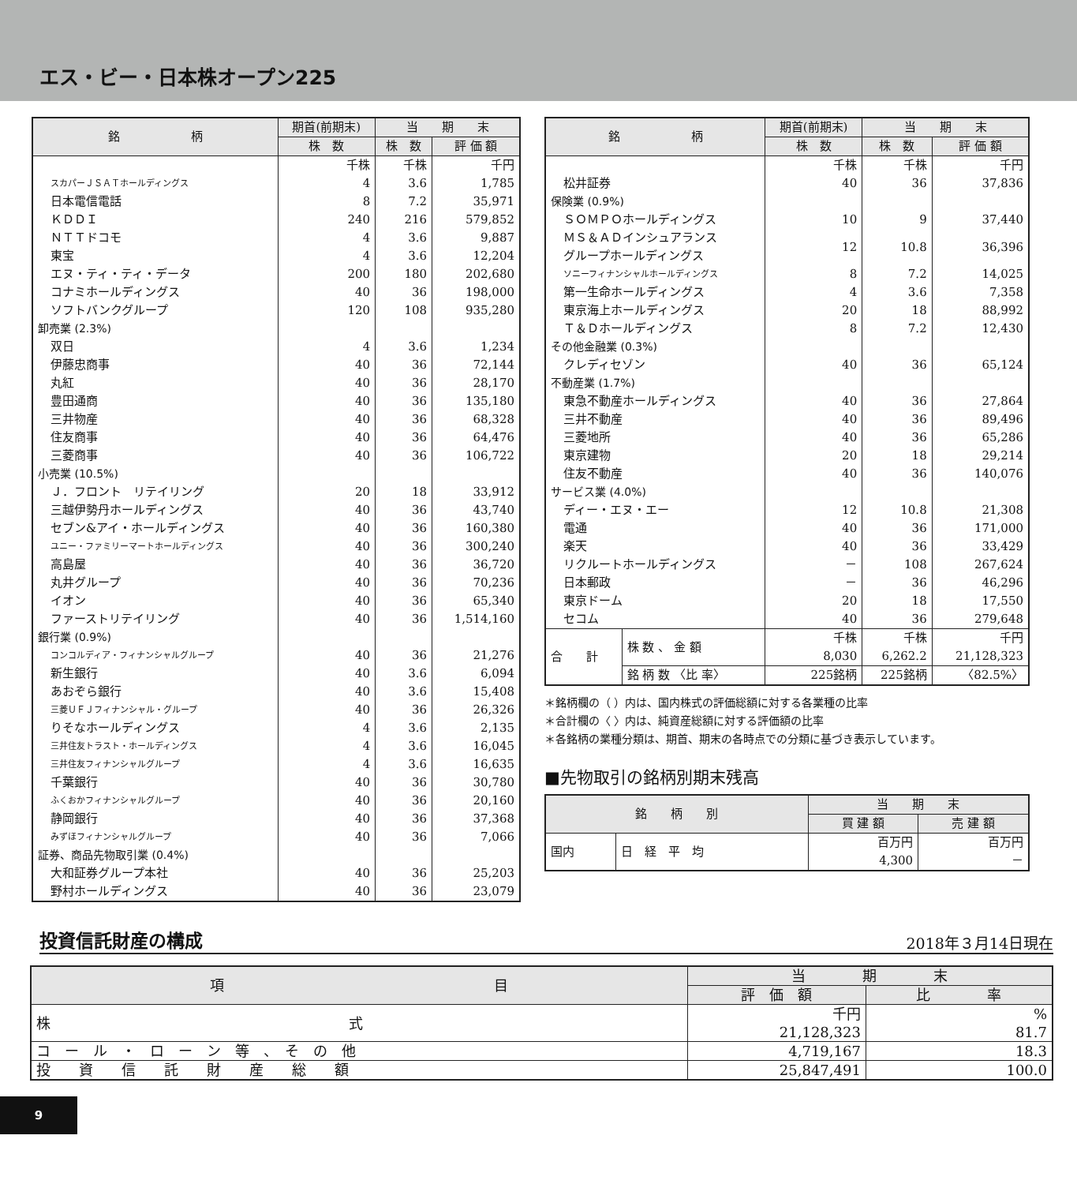エス・ビー・日本株オープン225
| 銘 柄 | 期首(前期末) | 当 期 末 | |
| --- | --- | --- | --- |
| | 株 数 | 株 数 | 評 価 額 |
| | 千株 | 千株 | 千円 |
| スカパーＪＳＡＴホールディングス | 4 | 3.6 | 1,785 |
| 日本電信電話 | 8 | 7.2 | 35,971 |
| ＫＤＤＩ | 240 | 216 | 579,852 |
| ＮＴＴドコモ | 4 | 3.6 | 9,887 |
| 東宝 | 4 | 3.6 | 12,204 |
| エヌ・ティ・ティ・データ | 200 | 180 | 202,680 |
| コナミホールディングス | 40 | 36 | 198,000 |
| ソフトバンクグループ | 120 | 108 | 935,280 |
| 卸売業 (2.3%) | | | |
| 双日 | 4 | 3.6 | 1,234 |
| 伊藤忠商事 | 40 | 36 | 72,144 |
| 丸紅 | 40 | 36 | 28,170 |
| 豊田通商 | 40 | 36 | 135,180 |
| 三井物産 | 40 | 36 | 68,328 |
| 住友商事 | 40 | 36 | 64,476 |
| 三菱商事 | 40 | 36 | 106,722 |
| 小売業 (10.5%) | | | |
| Ｊ．フロント リテイリング | 20 | 18 | 33,912 |
| 三越伊勢丹ホールディングス | 40 | 36 | 43,740 |
| セブン&アイ・ホールディングス | 40 | 36 | 160,380 |
| ユニー・ファミリーマートホールディングス | 40 | 36 | 300,240 |
| 高島屋 | 40 | 36 | 36,720 |
| 丸井グループ | 40 | 36 | 70,236 |
| イオン | 40 | 36 | 65,340 |
| ファーストリテイリング | 40 | 36 | 1,514,160 |
| 銀行業 (0.9%) | | | |
| コンコルディア・フィナンシャルグループ | 40 | 36 | 21,276 |
| 新生銀行 | 40 | 3.6 | 6,094 |
| あおぞら銀行 | 40 | 3.6 | 15,408 |
| 三菱ＵＦＪフィナンシャル・グループ | 40 | 36 | 26,326 |
| りそなホールディングス | 4 | 3.6 | 2,135 |
| 三井住友トラスト・ホールディングス | 4 | 3.6 | 16,045 |
| 三井住友フィナンシャルグループ | 4 | 3.6 | 16,635 |
| 千葉銀行 | 40 | 36 | 30,780 |
| ふくおかフィナンシャルグループ | 40 | 36 | 20,160 |
| 静岡銀行 | 40 | 36 | 37,368 |
| みずほフィナンシャルグループ | 40 | 36 | 7,066 |
| 証券、商品先物取引業 (0.4%) | | | |
| 大和証券グループ本社 | 40 | 36 | 25,203 |
| 野村ホールディングス | 40 | 36 | 23,079 |
| 銘 柄 | | 期首(前期末) | 当 期 末 | |
| --- | --- | --- | --- | --- |
| | | 株 数 | 株 数 | 評 価 額 |
| | | 千株 | 千株 | 千円 |
| 松井証券 | | 40 | 36 | 37,836 |
| 保険業 (0.9%) | | | | |
| ＳＯＭＰＯホールディングス | | 10 | 9 | 37,440 |
| ＭＳ＆ＡＤインシュアランス グループホールディングス | | 12 | 10.8 | 36,396 |
| ソニーフィナンシャルホールディングス | | 8 | 7.2 | 14,025 |
| 第一生命ホールディングス | | 4 | 3.6 | 7,358 |
| 東京海上ホールディングス | | 20 | 18 | 88,992 |
| Ｔ＆Ｄホールディングス | | 8 | 7.2 | 12,430 |
| その他金融業 (0.3%) | | | | |
| クレディセゾン | | 40 | 36 | 65,124 |
| 不動産業 (1.7%) | | | | |
| 東急不動産ホールディングス | | 40 | 36 | 27,864 |
| 三井不動産 | | 40 | 36 | 89,496 |
| 三菱地所 | | 40 | 36 | 65,286 |
| 東京建物 | | 20 | 18 | 29,214 |
| 住友不動産 | | 40 | 36 | 140,076 |
| サービス業 (4.0%) | | | | |
| ディー・エヌ・エー | | 12 | 10.8 | 21,308 |
| 電通 | | 40 | 36 | 171,000 |
| 楽天 | | 40 | 36 | 33,429 |
| リクルートホールディングス | | － | 108 | 267,624 |
| 日本郵政 | | － | 36 | 46,296 |
| 東京ドーム | | 20 | 18 | 17,550 |
| セコム | | 40 | 36 | 279,648 |
| 合 計 | 株 数 、 金 額 | 千株 8,030 | 千株 6,262.2 | 千円 21,128,323 |
| | 銘 柄 数 〈比 率〉 | 225銘柄 | 225銘柄 | 〈82.5%〉 |
＊銘柄欄の（ ）内は、国内株式の評価総額に対する各業種の比率
＊合計欄の〈 〉内は、純資産総額に対する評価額の比率
＊各銘柄の業種分類は、期首、期末の各時点での分類に基づき表示しています。
■先物取引の銘柄別期末残高
| 銘 柄 別 | | 当 期 末 | |
| --- | --- | --- | --- |
| | | 買 建 額 | 売 建 額 |
| 国内 | 日 経 平 均 | 百万円 4,300 | 百万円 － |
投資信託財産の構成
2018年３月14日現在
| 項 目 | 当 期 末 | |
| --- | --- | --- |
| | 評 価 額 | 比 率 |
| 株 式 | 千円 21,128,323 | % 81.7 |
| コ ー ル ・ ロ ー ン 等 、 そ の 他 | 4,719,167 | 18.3 |
| 投 資 信 託 財 産 総 額 | 25,847,491 | 100.0 |
9